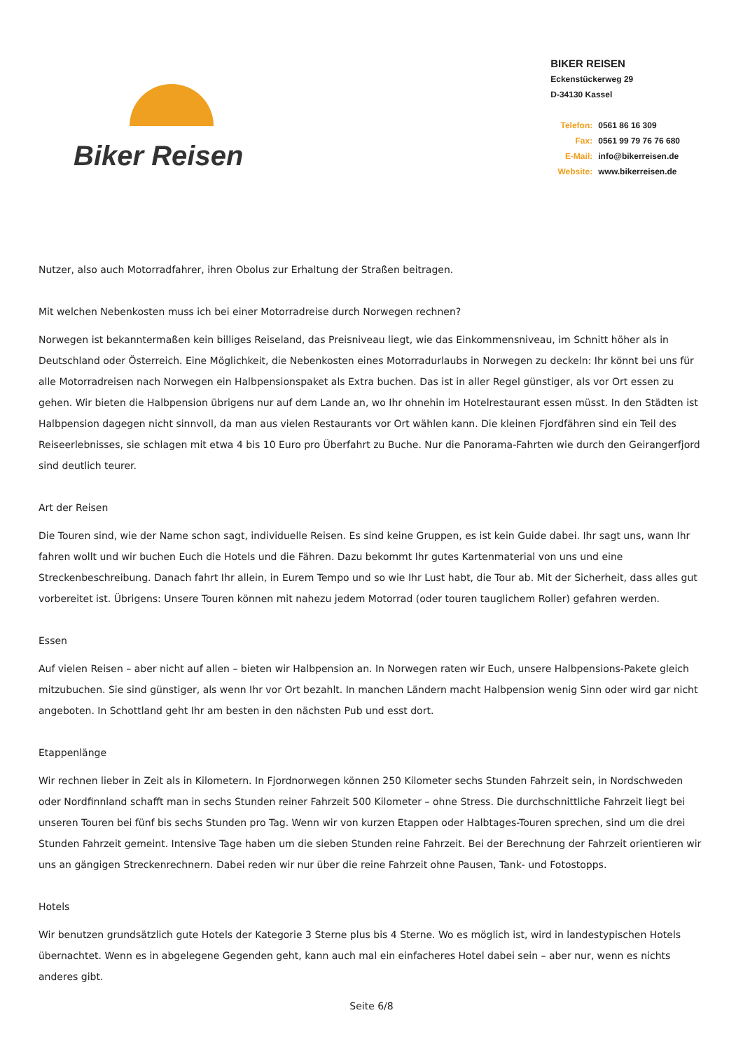Biker Reisen
BIKER REISEN
Eckenstückerweg 29
D-34130 Kassel
Telefon: 0561 86 16 309
Fax: 0561 99 79 76 76 680
E-Mail: info@bikerreisen.de
Website: www.bikerreisen.de
Nutzer, also auch Motorradfahrer, ihren Obolus zur Erhaltung der Straßen beitragen.
Mit welchen Nebenkosten muss ich bei einer Motorradreise durch Norwegen rechnen?
Norwegen ist bekanntermaßen kein billiges Reiseland, das Preisniveau liegt, wie das Einkommensniveau, im Schnitt höher als in Deutschland oder Österreich. Eine Möglichkeit, die Nebenkosten eines Motorradurlaubs in Norwegen zu deckeln: Ihr könnt bei uns für alle Motorradreisen nach Norwegen ein Halbpensionspaket als Extra buchen. Das ist in aller Regel günstiger, als vor Ort essen zu gehen. Wir bieten die Halbpension übrigens nur auf dem Lande an, wo Ihr ohnehin im Hotelrestaurant essen müsst. In den Städten ist Halbpension dagegen nicht sinnvoll, da man aus vielen Restaurants vor Ort wählen kann. Die kleinen Fjordfähren sind ein Teil des Reiseerlebnisses, sie schlagen mit etwa 4 bis 10 Euro pro Überfahrt zu Buche. Nur die Panorama-Fahrten wie durch den Geirangerfjord sind deutlich teurer.
Art der Reisen
Die Touren sind, wie der Name schon sagt, individuelle Reisen. Es sind keine Gruppen, es ist kein Guide dabei. Ihr sagt uns, wann Ihr fahren wollt und wir buchen Euch die Hotels und die Fähren. Dazu bekommt Ihr gutes Kartenmaterial von uns und eine Streckenbeschreibung. Danach fahrt Ihr allein, in Eurem Tempo und so wie Ihr Lust habt, die Tour ab. Mit der Sicherheit, dass alles gut vorbereitet ist. Übrigens: Unsere Touren können mit nahezu jedem Motorrad (oder touren tauglichem Roller) gefahren werden.
Essen
Auf vielen Reisen – aber nicht auf allen – bieten wir Halbpension an. In Norwegen raten wir Euch, unsere Halbpensions-Pakete gleich mitzubuchen. Sie sind günstiger, als wenn Ihr vor Ort bezahlt. In manchen Ländern macht Halbpension wenig Sinn oder wird gar nicht angeboten. In Schottland geht Ihr am besten in den nächsten Pub und esst dort.
Etappenlänge
Wir rechnen lieber in Zeit als in Kilometern. In Fjordnorwegen können 250 Kilometer sechs Stunden Fahrzeit sein, in Nordschweden oder Nordfinnland schafft man in sechs Stunden reiner Fahrzeit 500 Kilometer – ohne Stress. Die durchschnittliche Fahrzeit liegt bei unseren Touren bei fünf bis sechs Stunden pro Tag. Wenn wir von kurzen Etappen oder Halbtages-Touren sprechen, sind um die drei Stunden Fahrzeit gemeint. Intensive Tage haben um die sieben Stunden reine Fahrzeit. Bei der Berechnung der Fahrzeit orientieren wir uns an gängigen Streckenrechnern. Dabei reden wir nur über die reine Fahrzeit ohne Pausen, Tank- und Fotostopps.
Hotels
Wir benutzen grundsätzlich gute Hotels der Kategorie 3 Sterne plus bis 4 Sterne. Wo es möglich ist, wird in landestypischen Hotels übernachtet. Wenn es in abgelegene Gegenden geht, kann auch mal ein einfacheres Hotel dabei sein – aber nur, wenn es nichts anderes gibt.
Seite 6/8